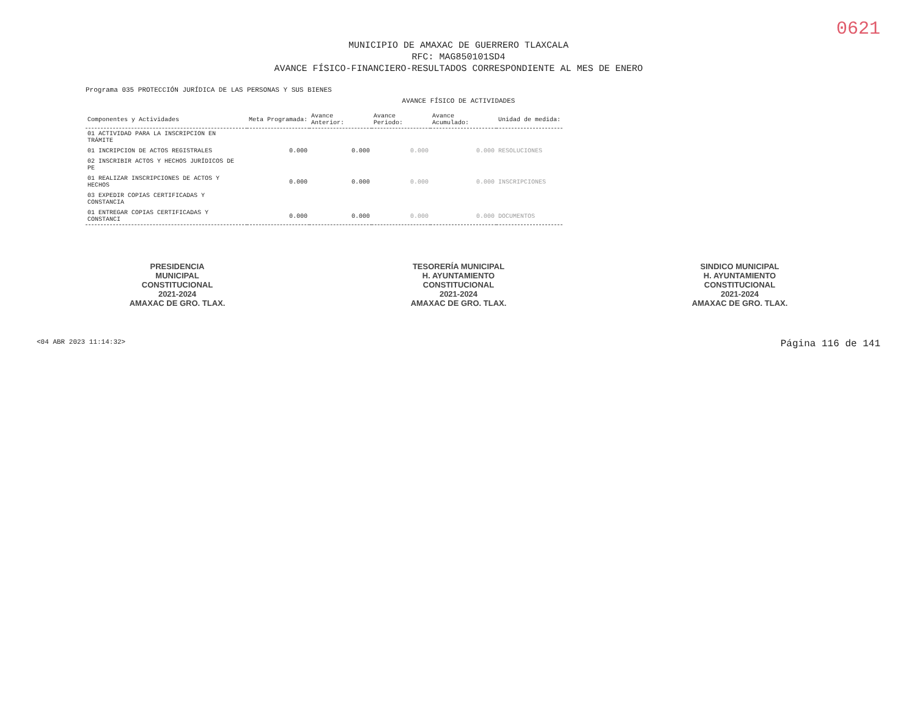0621
MUNICIPIO DE AMAXAC DE GUERRERO TLAXCALA
RFC: MAG850101SD4
AVANCE FÍSICO-FINANCIERO-RESULTADOS CORRESPONDIENTE AL MES DE ENERO
Programa 035 PROTECCIÓN JURÍDICA DE LAS PERSONAS Y SUS BIENES
AVANCE FÍSICO DE ACTIVIDADES
| Componentes y Actividades | Meta Programada: | Avance Anterior: | Avance Periodo: | Avance Acumulado: | Unidad de medida: |
| --- | --- | --- | --- | --- | --- |
| 01 ACTIVIDAD PARA LA INSCRIPCION EN TRÁMITE | | | | | |
| 01 INCRIPCION DE ACTOS REGISTRALES | 0.000 | 0.000 | 0.000 | 0.000 | RESOLUCIONES |
| 02 INSCRIBIR ACTOS Y HECHOS JURÍDICOS DE PE | | | | | |
| 01 REALIZAR INSCRIPCIONES DE ACTOS Y HECHOS | 0.000 | 0.000 | 0.000 | 0.000 | INSCRIPCIONES |
| 03 EXPEDIR COPIAS CERTIFICADAS Y CONSTANCIA | | | | | |
| 01 ENTREGAR COPIAS CERTIFICADAS Y CONSTANCI | 0.000 | 0.000 | 0.000 | 0.000 | DOCUMENTOS |
PRESIDENCIA
MUNICIPAL
CONSTITUCIONAL
2021-2024
AMAXAC DE GRO. TLAX.
TESORERÍA MUNICIPAL
H. AYUNTAMIENTO
CONSTITUCIONAL
2021-2024
AMAXAC DE GRO. TLAX.
SINDICO MUNICIPAL
H. AYUNTAMIENTO
CONSTITUCIONAL
2021-2024
AMAXAC DE GRO. TLAX.
<04 ABR 2023 11:14:32> Página 116 de 141